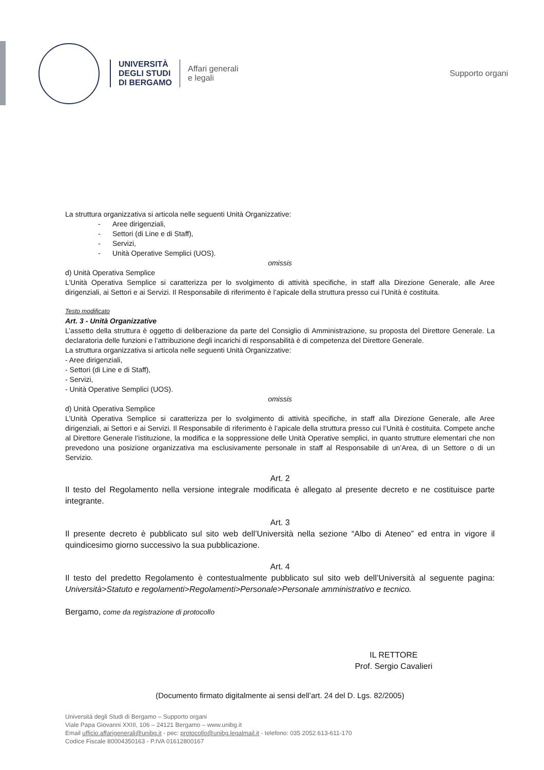UNIVERSITÀ
DEGLI STUDI
DI BERGAMO
Affari generali
e legali
Supporto organi
La struttura organizzativa si articola nelle seguenti Unità Organizzative:
- Aree dirigenziali,
- Settori (di Line e di Staff),
- Servizi,
- Unità Operative Semplici (UOS).
omissis
d) Unità Operativa Semplice
L’Unità Operativa Semplice si caratterizza per lo svolgimento di attività specifiche, in staff alla Direzione Generale, alle Aree dirigenziali, ai Settori e ai Servizi. Il Responsabile di riferimento è l’apicale della struttura presso cui l’Unità è costituita.
Testo modificato
Art. 3 - Unità Organizzative
L’assetto della struttura è oggetto di deliberazione da parte del Consiglio di Amministrazione, su proposta del Direttore Generale. La declaratoria delle funzioni e l’attribuzione degli incarichi di responsabilità è di competenza del Direttore Generale.
La struttura organizzativa si articola nelle seguenti Unità Organizzative:
- Aree dirigenziali,
- Settori (di Line e di Staff),
- Servizi,
- Unità Operative Semplici (UOS).
omissis
d) Unità Operativa Semplice
L’Unità Operativa Semplice si caratterizza per lo svolgimento di attività specifiche, in staff alla Direzione Generale, alle Aree dirigenziali, ai Settori e ai Servizi. Il Responsabile di riferimento è l’apicale della struttura presso cui l’Unità è costituita. Compete anche al Direttore Generale l’istituzione, la modifica e la soppressione delle Unità Operative semplici, in quanto strutture elementari che non prevedono una posizione organizzativa ma esclusivamente personale in staff al Responsabile di un’Area, di un Settore o di un Servizio.
Art. 2
Il testo del Regolamento nella versione integrale modificata è allegato al presente decreto e ne costituisce parte integrante.
Art. 3
Il presente decreto è pubblicato sul sito web dell’Università nella sezione “Albo di Ateneo” ed entra in vigore il quindicesimo giorno successivo la sua pubblicazione.
Art. 4
Il testo del predetto Regolamento è contestualmente pubblicato sul sito web dell’Università al seguente pagina: Università>Statuto e regolamenti>Regolamenti>Personale>Personale amministrativo e tecnico.
Bergamo, come da registrazione di protocollo
IL RETTORE
Prof. Sergio Cavalieri
(Documento firmato digitalmente ai sensi dell’art. 24 del D. Lgs. 82/2005)
Università degli Studi di Bergamo – Supporto organi
Viale Papa Giovanni XXIII, 106 – 24121 Bergamo – www.unibg.it
Email ufficio.affarigenerali@unibg.it - pec: protocollo@unibg.legalmail.it - telefono: 035 2052.613-611-170
Codice Fiscale 80004350163 - P.IVA 01612800167